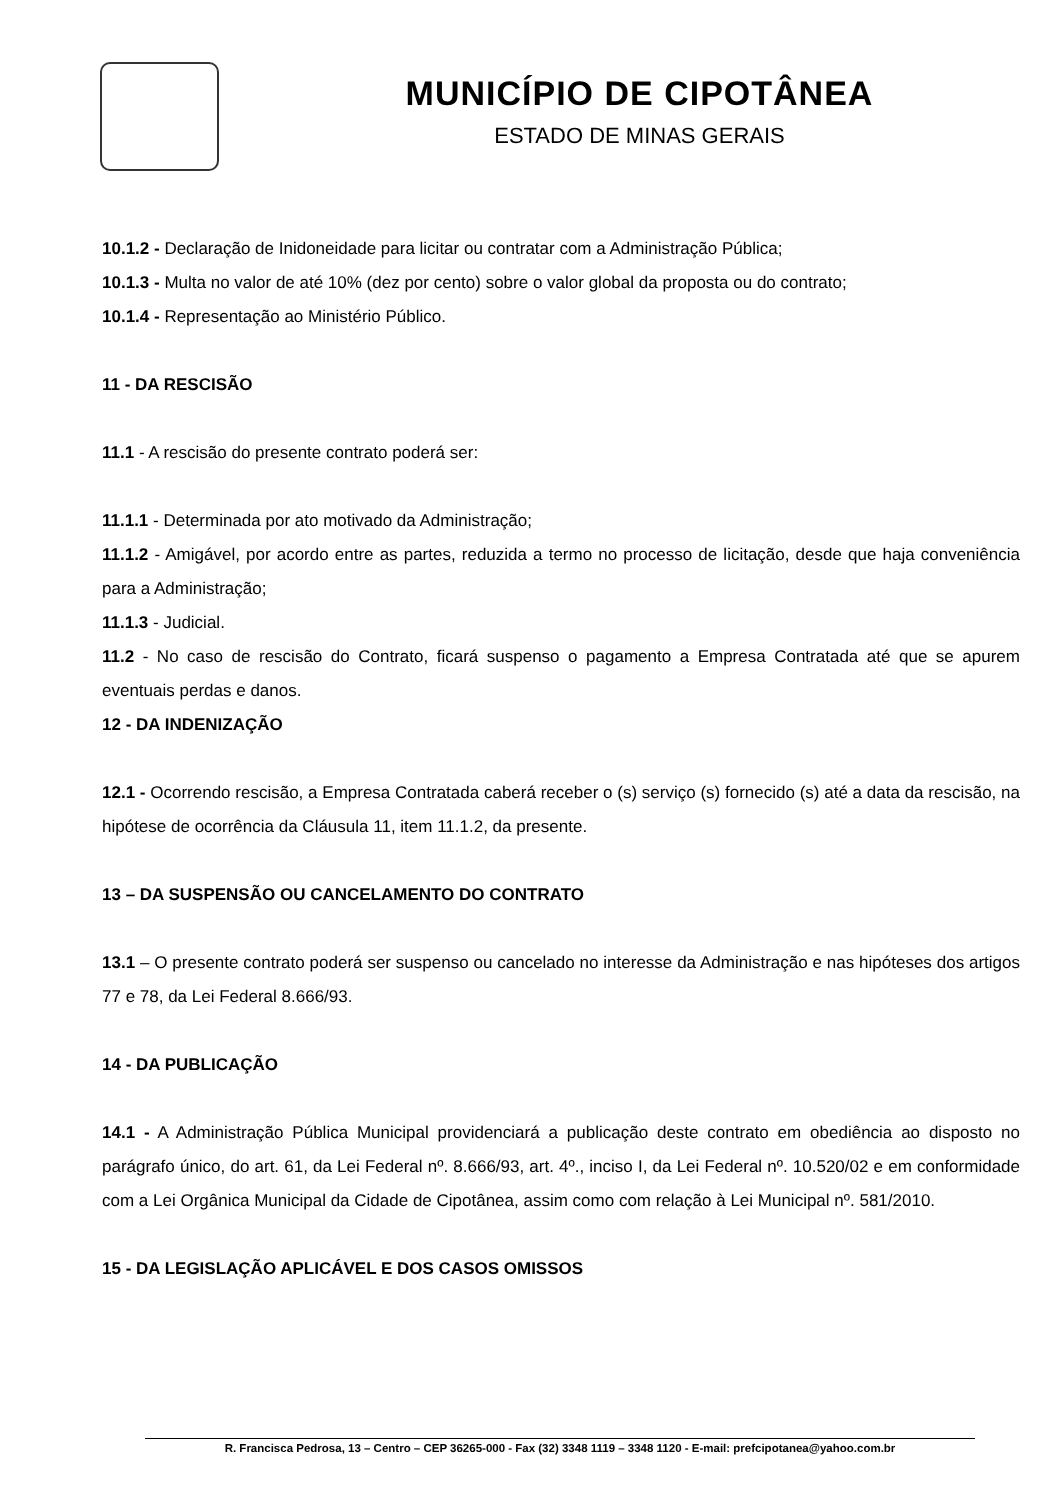MUNICÍPIO DE CIPOTÂNEA
ESTADO DE MINAS GERAIS
10.1.2 - Declaração de Inidoneidade para licitar ou contratar com a Administração Pública;
10.1.3 - Multa no valor de até 10% (dez por cento) sobre o valor global da proposta ou do contrato;
10.1.4 - Representação ao Ministério Público.
11 - DA RESCISÃO
11.1 - A rescisão do presente contrato poderá ser:
11.1.1 - Determinada por ato motivado da Administração;
11.1.2 - Amigável, por acordo entre as partes, reduzida a termo no processo de licitação, desde que haja conveniência para a Administração;
11.1.3 - Judicial.
11.2 - No caso de rescisão do Contrato, ficará suspenso o pagamento a Empresa Contratada até que se apurem eventuais perdas e danos.
12 - DA INDENIZAÇÃO
12.1 - Ocorrendo rescisão, a Empresa Contratada caberá receber o (s) serviço (s) fornecido (s) até a data da rescisão, na hipótese de ocorrência da Cláusula 11, item 11.1.2, da presente.
13 – DA SUSPENSÃO OU CANCELAMENTO DO CONTRATO
13.1 – O presente contrato poderá ser suspenso ou cancelado no interesse da Administração e nas hipóteses dos artigos 77 e 78, da Lei Federal 8.666/93.
14 - DA PUBLICAÇÃO
14.1 - A Administração Pública Municipal providenciará a publicação deste contrato em obediência ao disposto no parágrafo único, do art. 61, da Lei Federal nº. 8.666/93, art. 4º., inciso I, da Lei Federal nº. 10.520/02 e em conformidade com a Lei Orgânica Municipal da Cidade de Cipotânea, assim como com relação à Lei Municipal nº. 581/2010.
15 - DA LEGISLAÇÃO APLICÁVEL E DOS CASOS OMISSOS
R. Francisca Pedrosa, 13 – Centro – CEP 36265-000 - Fax (32) 3348 1119 – 3348 1120 - E-mail: prefcipotanea@yahoo.com.br